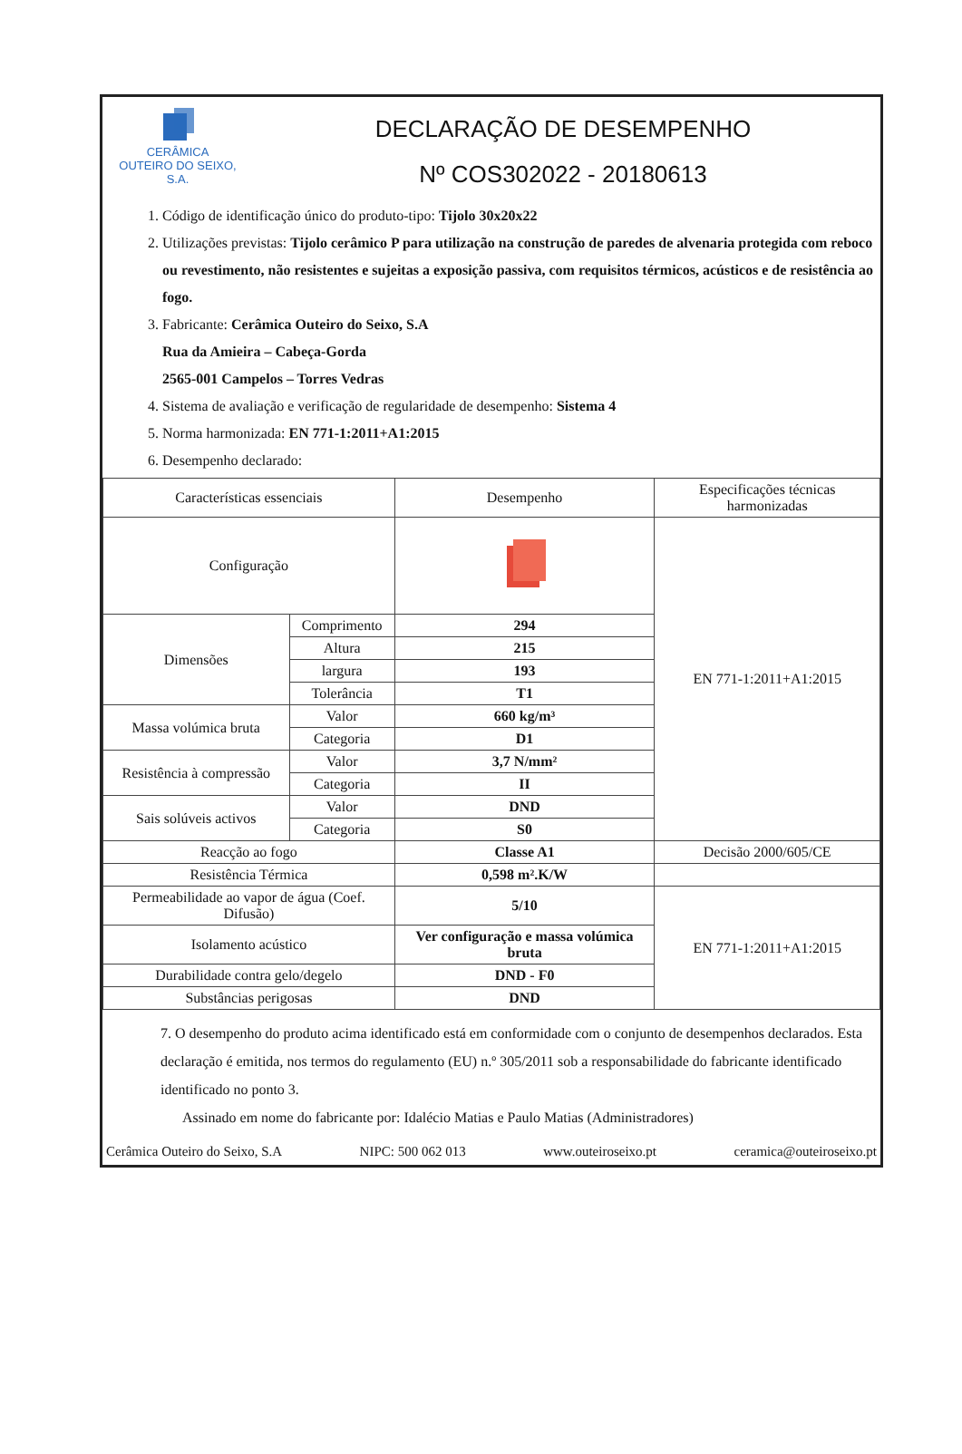CERÂMICA
OUTEIRO DO SEIXO, S.A.
DECLARAÇÃO DE DESEMPENHO
Nº COS302022 - 20180613
1. Código de identificação único do produto-tipo: Tijolo 30x20x22
2. Utilizações previstas: Tijolo cerâmico P para utilização na construção de paredes de alvenaria protegida com reboco ou revestimento, não resistentes e sujeitas a exposição passiva, com requisitos térmicos, acústicos e de resistência ao fogo.
3. Fabricante: Cerâmica Outeiro do Seixo, S.A
Rua da Amieira – Cabeça-Gorda
2565-001 Campelos – Torres Vedras
4. Sistema de avaliação e verificação de regularidade de desempenho: Sistema 4
5. Norma harmonizada: EN 771-1:2011+A1:2015
6. Desempenho declarado:
| Características essenciais | | Desempenho | Especificações técnicas harmonizadas |
| --- | --- | --- | --- |
| Configuração | | | EN 771-1:2011+A1:2015 |
| Dimensões | Comprimento | 294 | |
| | Altura | 215 | |
| | largura | 193 | |
| | Tolerância | T1 | |
| Massa volúmica bruta | Valor | 660 kg/m³ | |
| | Categoria | D1 | |
| Resistência à compressão | Valor | 3,7 N/mm² | |
| | Categoria | II | |
| Sais solúveis activos | Valor | DND | |
| | Categoria | S0 | |
| Reacção ao fogo | | Classe A1 | Decisão 2000/605/CE |
| Resistência Térmica | | 0,598 m².K/W | |
| Permeabilidade ao vapor de água (Coef. Difusão) | | 5/10 | EN 771-1:2011+A1:2015 |
| Isolamento acústico | | Ver configuração e massa volúmica bruta | |
| Durabilidade contra gelo/degelo | | DND - F0 | |
| Substâncias perigosas | | DND | |
7. O desempenho do produto acima identificado está em conformidade com o conjunto de desempenhos declarados. Esta declaração é emitida, nos termos do regulamento (EU) n.º 305/2011 sob a responsabilidade do fabricante identificado identificado no ponto 3.
Assinado em nome do fabricante por: Idalécio Matias e Paulo Matias (Administradores)
Cerâmica Outeiro do Seixo, S.A NIPC: 500 062 013 www.outeiroseixo.pt ceramica@outeiroseixo.pt